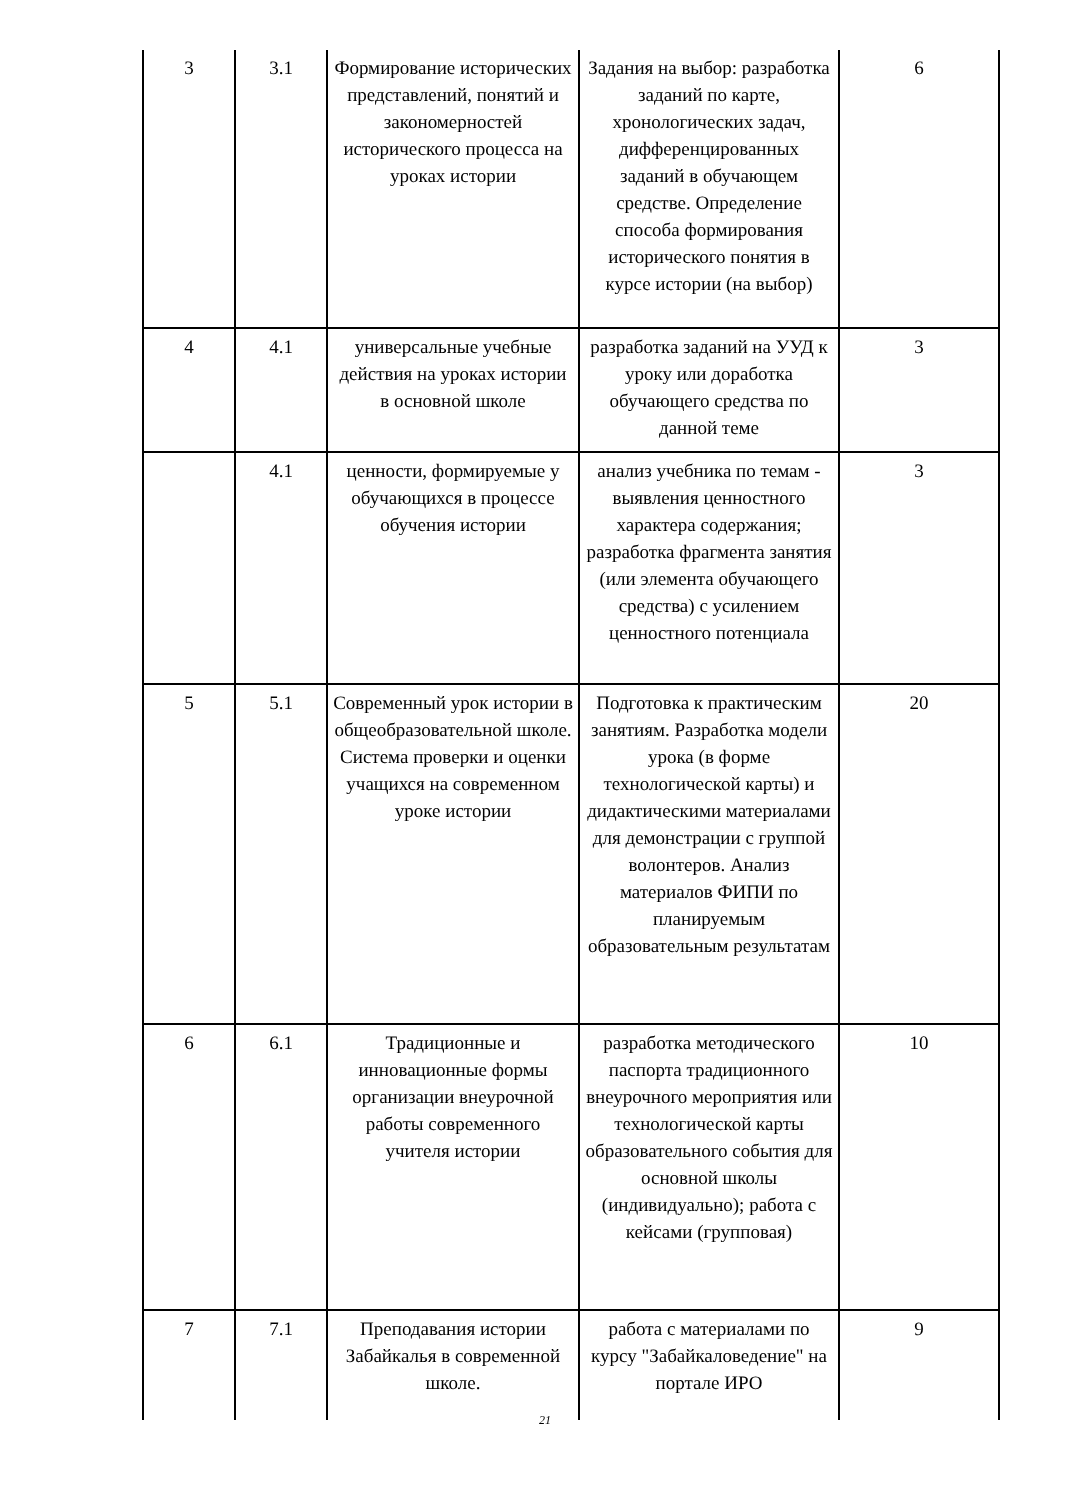| 3 | 3.1 | Формирование исторических представлений, понятий и закономерностей исторического процесса на уроках истории | Задания на выбор: разработка заданий по карте, хронологических задач, дифференцированных заданий в обучающем средстве. Определение способа формирования исторического понятия в курсе истории (на выбор) | 6 |
| 4 | 4.1 | универсальные учебные действия на уроках истории в основной школе | разработка заданий на УУД к уроку или доработка обучающего средства по данной теме | 3 |
| | 4.1 | ценности, формируемые у обучающихся в процессе обучения истории | анализ учебника по темам - выявления ценностного характера содержания; разработка фрагмента занятия (или элемента обучающего средства) с усилением ценностного потенциала | 3 |
| 5 | 5.1 | Современный урок истории в общеобразовательной школе. Система проверки и оценки учащихся на современном уроке истории | Подготовка к практическим занятиям. Разработка модели урока (в форме технологической карты) и дидактическими материалами для демонстрации с группой волонтеров. Анализ материалов ФИПИ по планируемым образовательным результатам | 20 |
| 6 | 6.1 | Традиционные и инновационные формы организации внеурочной работы современного учителя истории | разработка методического паспорта традиционного внеурочного мероприятия или технологической карты образовательного события для основной школы (индивидуально); работа с кейсами (групповая) | 10 |
| 7 | 7.1 | Преподавания истории Забайкалья в современной школе. | работа с материалами по курсу "Забайкаловедение" на портале ИРО | 9 |
21